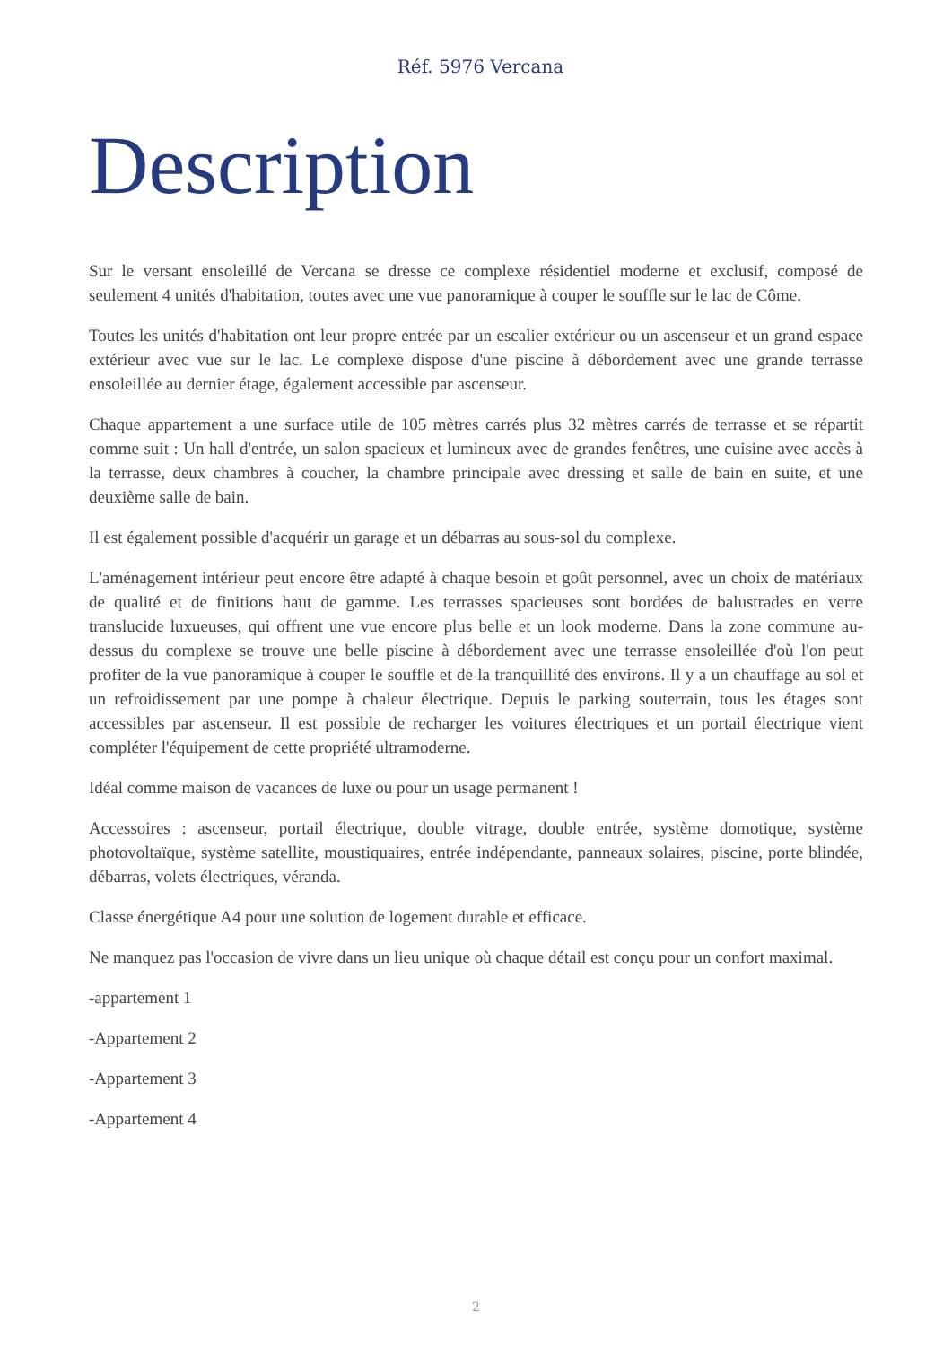Réf. 5976 Vercana
Description
Sur le versant ensoleillé de Vercana se dresse ce complexe résidentiel moderne et exclusif, composé de seulement 4 unités d'habitation, toutes avec une vue panoramique à couper le souffle sur le lac de Côme.
Toutes les unités d'habitation ont leur propre entrée par un escalier extérieur ou un ascenseur et un grand espace extérieur avec vue sur le lac. Le complexe dispose d'une piscine à débordement avec une grande terrasse ensoleillée au dernier étage, également accessible par ascenseur.
Chaque appartement a une surface utile de 105 mètres carrés plus 32 mètres carrés de terrasse et se répartit comme suit : Un hall d'entrée, un salon spacieux et lumineux avec de grandes fenêtres, une cuisine avec accès à la terrasse, deux chambres à coucher, la chambre principale avec dressing et salle de bain en suite, et une deuxième salle de bain.
Il est également possible d'acquérir un garage et un débarras au sous-sol du complexe.
L'aménagement intérieur peut encore être adapté à chaque besoin et goût personnel, avec un choix de matériaux de qualité et de finitions haut de gamme. Les terrasses spacieuses sont bordées de balustrades en verre translucide luxueuses, qui offrent une vue encore plus belle et un look moderne. Dans la zone commune au-dessus du complexe se trouve une belle piscine à débordement avec une terrasse ensoleillée d'où l'on peut profiter de la vue panoramique à couper le souffle et de la tranquillité des environs. Il y a un chauffage au sol et un refroidissement par une pompe à chaleur électrique. Depuis le parking souterrain, tous les étages sont accessibles par ascenseur. Il est possible de recharger les voitures électriques et un portail électrique vient compléter l'équipement de cette propriété ultramoderne.
Idéal comme maison de vacances de luxe ou pour un usage permanent !
Accessoires : ascenseur, portail électrique, double vitrage, double entrée, système domotique, système photovoltaïque, système satellite, moustiquaires, entrée indépendante, panneaux solaires, piscine, porte blindée, débarras, volets électriques, véranda.
Classe énergétique A4 pour une solution de logement durable et efficace.
Ne manquez pas l'occasion de vivre dans un lieu unique où chaque détail est conçu pour un confort maximal.
-appartement 1
-Appartement 2
-Appartement 3
-Appartement 4
2